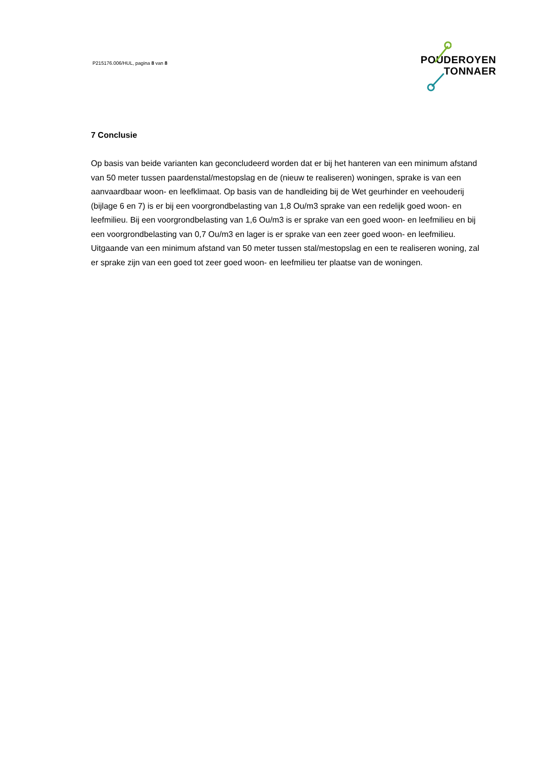P215176.006/HUL, pagina 8 van 8
POUDEROYEN
TONNAER
7 Conclusie
Op basis van beide varianten kan geconcludeerd worden dat er bij het hanteren van een minimum afstand van 50 meter tussen paardenstal/mestopslag en de (nieuw te realiseren) woningen, sprake is van een aanvaardbaar woon- en leefklimaat. Op basis van de handleiding bij de Wet geurhinder en veehouderij (bijlage 6 en 7) is er bij een voorgrondbelasting van 1,8 Ou/m3 sprake van een redelijk goed woon- en leefmilieu. Bij een voorgrondbelasting van 1,6 Ou/m3 is er sprake van een goed woon- en leefmilieu en bij een voorgrondbelasting van 0,7 Ou/m3 en lager is er sprake van een zeer goed woon- en leefmilieu. Uitgaande van een minimum afstand van 50 meter tussen stal/mestopslag en een te realiseren woning, zal er sprake zijn van een goed tot zeer goed woon- en leefmilieu ter plaatse van de woningen.